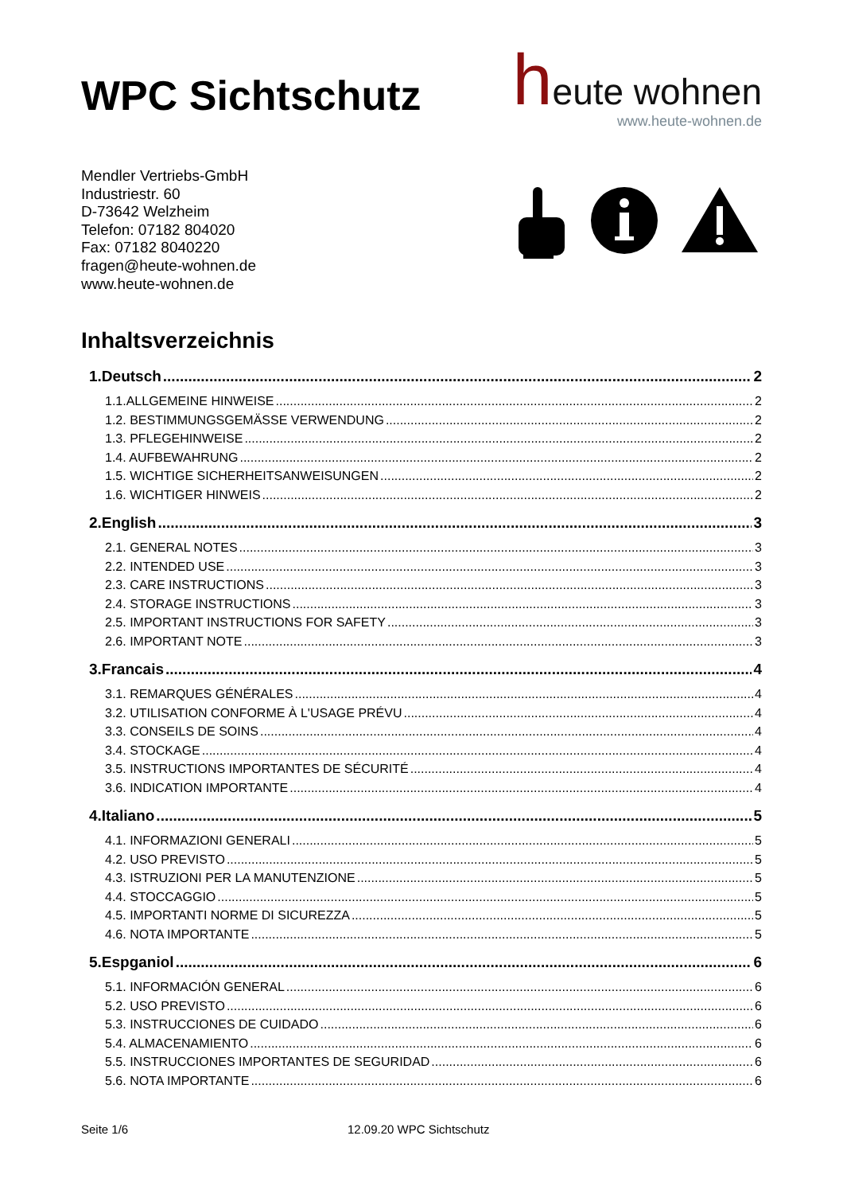WPC Sichtschutz
heute wohnen
www.heute-wohnen.de
Mendler Vertriebs-GmbH
Industriestr. 60
D-73642 Welzheim
Telefon: 07182 804020
Fax: 07182 8040220
fragen@heute-wohnen.de
www.heute-wohnen.de
Inhaltsverzeichnis
1.Deutsch 2
1.1.ALLGEMEINE HINWEISE 2
1.2. BESTIMMUNGSGEMÄSSE VERWENDUNG 2
1.3. PFLEGEHINWEISE 2
1.4. AUFBEWAHRUNG 2
1.5. WICHTIGE SICHERHEITSANWEISUNGEN 2
1.6. WICHTIGER HINWEIS 2
2.English 3
2.1. GENERAL NOTES 3
2.2. INTENDED USE 3
2.3. CARE INSTRUCTIONS 3
2.4. STORAGE INSTRUCTIONS 3
2.5. IMPORTANT INSTRUCTIONS FOR SAFETY 3
2.6. IMPORTANT NOTE 3
3.Francais 4
3.1. REMARQUES GÉNÉRALES 4
3.2. UTILISATION CONFORME À L'USAGE PRÉVU 4
3.3. CONSEILS DE SOINS 4
3.4. STOCKAGE 4
3.5. INSTRUCTIONS IMPORTANTES DE SÉCURITÉ 4
3.6. INDICATION IMPORTANTE 4
4.Italiano 5
4.1. INFORMAZIONI GENERALI 5
4.2. USO PREVISTO 5
4.3. ISTRUZIONI PER LA MANUTENZIONE 5
4.4. STOCCAGGIO 5
4.5. IMPORTANTI NORME DI SICUREZZA 5
4.6. NOTA IMPORTANTE 5
5.Espganiol 6
5.1. INFORMACIÓN GENERAL 6
5.2. USO PREVISTO 6
5.3. INSTRUCCIONES DE CUIDADO 6
5.4. ALMACENAMIENTO 6
5.5. INSTRUCCIONES IMPORTANTES DE SEGURIDAD 6
5.6. NOTA IMPORTANTE 6
Seite 1/6 12.09.20 WPC Sichtschutz